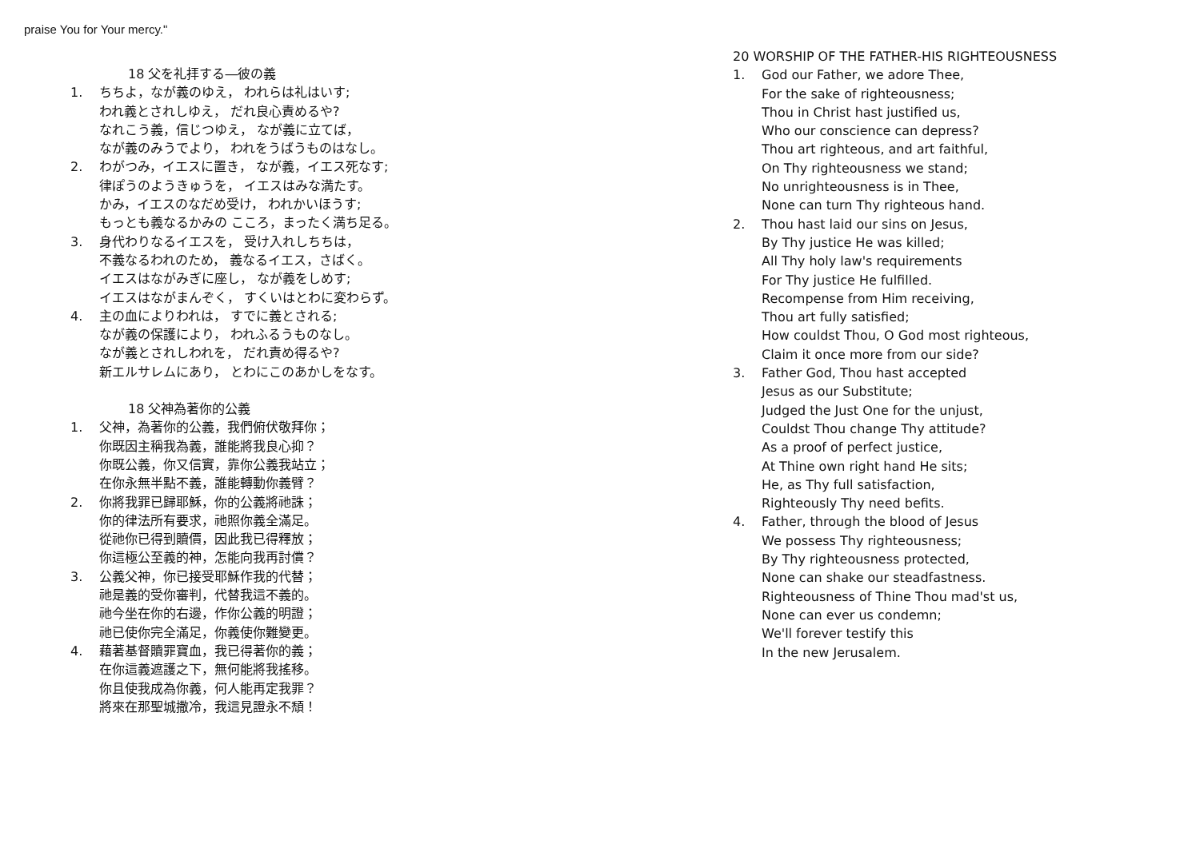praise You for Your mercy."
18 父を礼拝する―彼の義
1. ちちよ，なが義のゆえ， われらは礼はいす;
われ義とされしゆえ， だれ良心責めるや?
なれこう義，信じつゆえ， なが義に立てば，
なが義のみうでより， われをうばうものはなし。
2. わがつみ，イエスに置き， なが義，イエス死なす;
律ぽうのようきゅうを， イエスはみな満たす。
かみ，イエスのなだめ受け， われかいほうす;
もっとも義なるかみの こころ，まったく満ち足る。
3. 身代わりなるイエスを， 受け入れしちちは，
不義なるわれのため， 義なるイエス，さばく。
イエスはながみぎに座し， なが義をしめす;
イエスはながまんぞく， すくいはとわに変わらず。
4. 主の血によりわれは， すでに義とされる;
なが義の保護により， われふるうものなし。
なが義とされしわれを， だれ責め得るや?
新エルサレムにあり， とわにこのあかしをなす。
18 父神為著你的公義
1. 父神，為著你的公義，我們俯伏敬拜你；
你既因主稱我為義，誰能將我良心抑？
你既公義，你又信實，靠你公義我站立；
在你永無半點不義，誰能轉動你義臂？
2. 你將我罪已歸耶穌，你的公義將祂誅；
你的律法所有要求，祂照你義全滿足。
從祂你已得到贖價，因此我已得釋放；
你這極公至義的神，怎能向我再討償？
3. 公義父神，你已接受耶穌作我的代替；
祂是義的受你審判，代替我這不義的。
祂今坐在你的右邊，作你公義的明證；
祂已使你完全滿足，你義使你難變更。
4. 藉著基督贖罪寶血，我已得著你的義；
在你這義遮護之下，無何能將我搖移。
你且使我成為你義，何人能再定我罪？
將來在那聖城撒冷，我這見證永不頹！
20 WORSHIP OF THE FATHER-HIS RIGHTEOUSNESS
1. God our Father, we adore Thee,
For the sake of righteousness;
Thou in Christ hast justified us,
Who our conscience can depress?
Thou art righteous, and art faithful,
On Thy righteousness we stand;
No unrighteousness is in Thee,
None can turn Thy righteous hand.
2. Thou hast laid our sins on Jesus,
By Thy justice He was killed;
All Thy holy law's requirements
For Thy justice He fulfilled.
Recompense from Him receiving,
Thou art fully satisfied;
How couldst Thou, O God most righteous,
Claim it once more from our side?
3. Father God, Thou hast accepted
Jesus as our Substitute;
Judged the Just One for the unjust,
Couldst Thou change Thy attitude?
As a proof of perfect justice,
At Thine own right hand He sits;
He, as Thy full satisfaction,
Righteously Thy need befits.
4. Father, through the blood of Jesus
We possess Thy righteousness;
By Thy righteousness protected,
None can shake our steadfastness.
Righteousness of Thine Thou mad'st us,
None can ever us condemn;
We'll forever testify this
In the new Jerusalem.